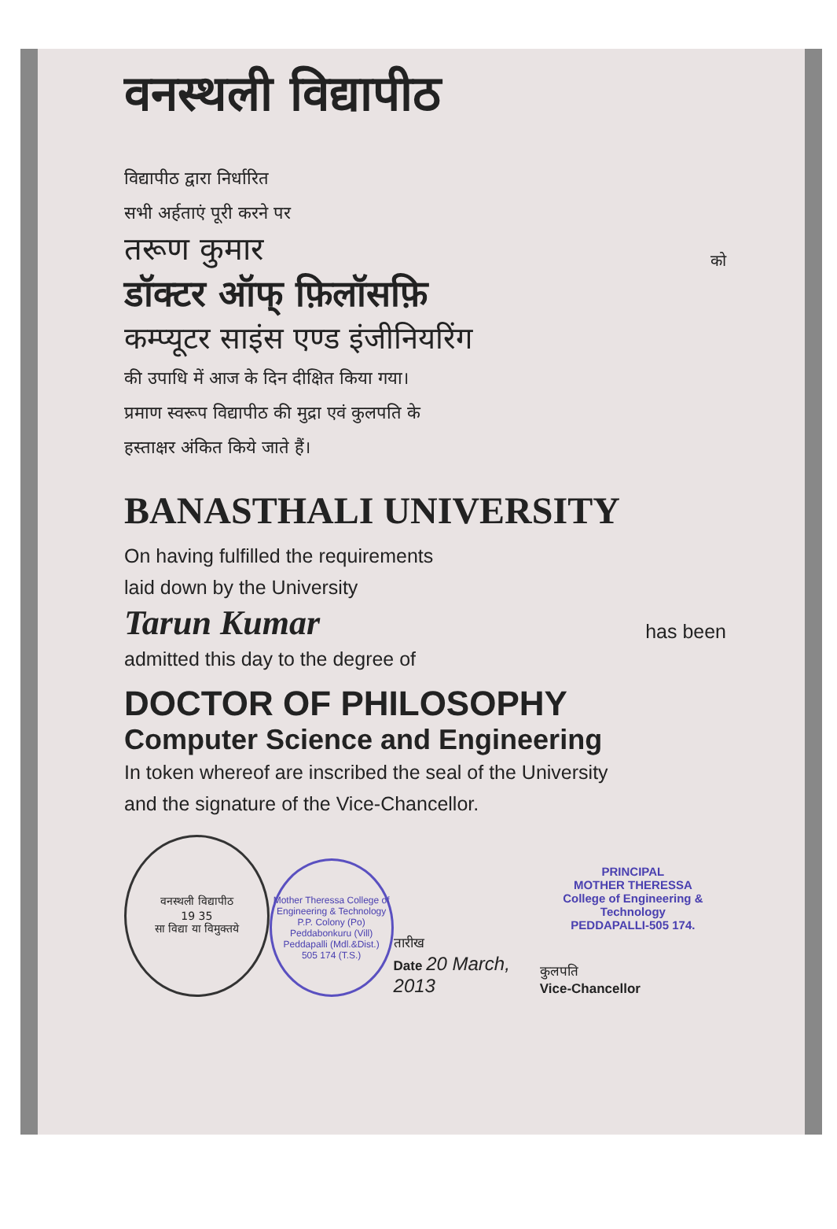वनस्थली विद्यापीठ
विद्यापीठ द्वारा निर्धारित
सभी अर्हताएं पूरी करने पर
तरूण कुमार को
डॉक्टर ऑफ् फ़िलॉसफ़ि
कम्प्यूटर साइंस एण्ड इंजीनियरिंग
की उपाधि में आज के दिन दीक्षित किया गया।
प्रमाण स्वरूप विद्यापीठ की मुद्रा एवं कुलपति के
हस्ताक्षर अंकित किये जाते हैं।
BANASTHALI UNIVERSITY
On having fulfilled the requirements
laid down by the University
Tarun Kumar has been
admitted this day to the degree of
DOCTOR OF PHILOSOPHY
Computer Science and Engineering
In token whereof are inscribed the seal of the University
and the signature of the Vice-Chancellor.
वनस्थली विद्यापीठ
19 35
सा विद्या या विमुक्तये
Mother Theressa College of Engineering & Technology
P.P. Colony (Po)
Peddabonkuru (Vill)
Peddapalli (Mdl.&Dist.)
505 174 (T.S.)
तारीख
Date 20 March, 2013
PRINCIPAL
MOTHER THERESSA
College of Engineering & Technology
PEDDAPALLI-505 174.
कुलपति
Vice-Chancellor